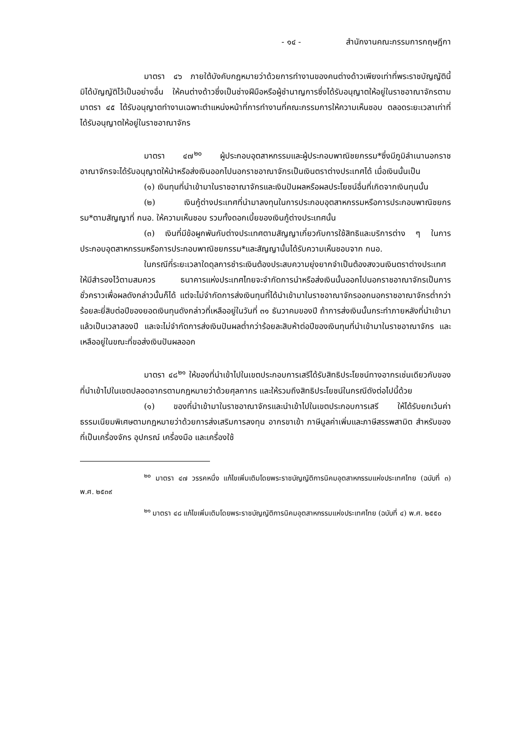- ๑๔ - สำนักงานคณะกรรมการกฤษฎีกา
มาตรา ๔๖ ภายใต้บังคับกฎหมายว่าด้วยการทำงานของคนต่างด้าวเพียงเท่าที่พระราชบัญญัตินี้มิได้บัญญัติไว้เป็นอย่างอื่น ให้คนต่างด้าวซึ่งเป็นช่างฝีมือหรือผู้ชำนาญการซึ่งได้รับอนุญาตให้อยู่ในราชอาณาจักรตามมาตรา ๔๕ ได้รับอนุญาตทำงานเฉพาะตำแหน่งหน้าที่การทำงานที่คณะกรรมการให้ความเห็นชอบ ตลอดระยะเวลาเท่าที่ได้รับอนุญาตให้อยู่ในราชอาณาจักร
มาตรา ๔๗<sup>๒๐</sup> ผู้ประกอบอุตสาหกรรมและผู้ประกอบพาณิชยกรรม*ซึ่งมีภูมิลำเนานอกราชอาณาจักรจะได้รับอนุญาตให้นำหรือส่งเงินออกไปนอกราชอาณาจักรเป็นเงินตราต่างประเทศได้ เมื่อเงินนั้นเป็น
(๑) เงินทุนที่นำเข้ามาในราชอาณาจักรและเงินปันผลหรือผลประโยชน์อื่นที่เกิดจากเงินทุนนั้น
(๒) เงินกู้ต่างประเทศที่นำมาลงทุนในการประกอบอุตสาหกรรมหรือการประกอบพาณิชยกรรม*ตามสัญญาที่ กนอ. ให้ความเห็นชอบ รวมทั้งดอกเบี้ยของเงินกู้ต่างประเทศนั้น
(๓) เงินที่มีข้อผูกพันกับต่างประเทศตามสัญญาเกี่ยวกับการใช้สิทธิและบริการต่าง ๆ ในการประกอบอุตสาหกรรมหรือการประกอบพาณิชยกรรม*และสัญญานั้นได้รับความเห็นชอบจาก กนอ.
ในกรณีที่ระยะเวลาใดดุลการชำระเงินต้องประสบความยุ่งยากจำเป็นต้องสงวนเงินตราต่างประเทศให้มีสำรองไว้ตามสมควร ธนาคารแห่งประเทศไทยจะจำกัดการนำหรือส่งเงินนั้นออกไปนอกราชอาณาจักรเป็นการชั่วคราวเพื่อผลดังกล่าวนั้นก็ได้ แต่จะไม่จำกัดการส่งเงินทุนที่ได้นำเข้ามาในราชอาณาจักรออกนอกราชอาณาจักรต่ำกว่าร้อยละยี่สิบต่อปีของยอดเงินทุนดังกล่าวที่เหลืออยู่ในวันที่ ๓๑ ธันวาคมของปี ถ้าการส่งเงินนั้นกระทำภายหลังที่นำเข้ามาแล้วเป็นเวลาสองปี และจะไม่จำกัดการส่งเงินปันผลต่ำกว่าร้อยละสิบห้าต่อปีของเงินทุนที่นำเข้ามาในราชอาณาจักร และเหลืออยู่ในขณะที่ขอส่งเงินปันผลออก
มาตรา ๔๘<sup>๒๑</sup> ให้ของที่นำเข้าไปในเขตประกอบการเสรีได้รับสิทธิประโยชน์ทางอากรเช่นเดียวกับของที่นำเข้าไปในเขตปลอดอากรตามกฎหมายว่าด้วยศุลกากร และให้รวมถึงสิทธิประโยชน์ในกรณีดังต่อไปนี้ด้วย
(๑) ของที่นำเข้ามาในราชอาณาจักรและนำเข้าไปในเขตประกอบการเสรี ให้ได้รับยกเว้นค่าธรรมเนียมพิเศษตามกฎหมายว่าด้วยการส่งเสริมการลงทุน อากรขาเข้า ภาษีมูลค่าเพิ่มและภาษีสรรพสามิต สำหรับของที่เป็นเครื่องจักร อุปกรณ์ เครื่องมือ และเครื่องใช้
<sup>๒๐</sup> มาตรา ๔๗ วรรคหนึ่ง แก้ไขเพิ่มเติมโดยพระราชบัญญัติการนิคมอุตสาหกรรมแห่งประเทศไทย (ฉบับที่ ๓) พ.ศ. ๒๕๓๙
<sup>๒๑</sup> มาตรา ๔๘ แก้ไขเพิ่มเติมโดยพระราชบัญญัติการนิคมอุตสาหกรรมแห่งประเทศไทย (ฉบับที่ ๔) พ.ศ. ๒๕๕๐